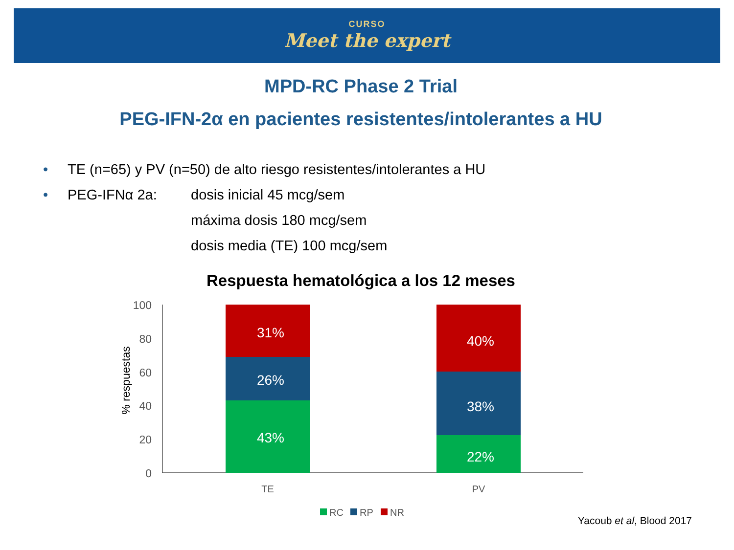CURSO
Meet the expert
MPD-RC Phase 2 Trial
PEG-IFN-2α en pacientes resistentes/intolerantes a HU
• TE (n=65) y PV (n=50) de alto riesgo resistentes/intolerantes a HU
• PEG-IFNα 2a: dosis inicial 45 mcg/sem
máxima dosis 180 mcg/sem
dosis media (TE) 100 mcg/sem
Respuesta hematológica a los 12 meses
100
80
60
40
20
0
% respuestas
31%
26%
43%
40%
38%
22%
TE
PV
RC
RP
NR
Yacoub et al, Blood 2017